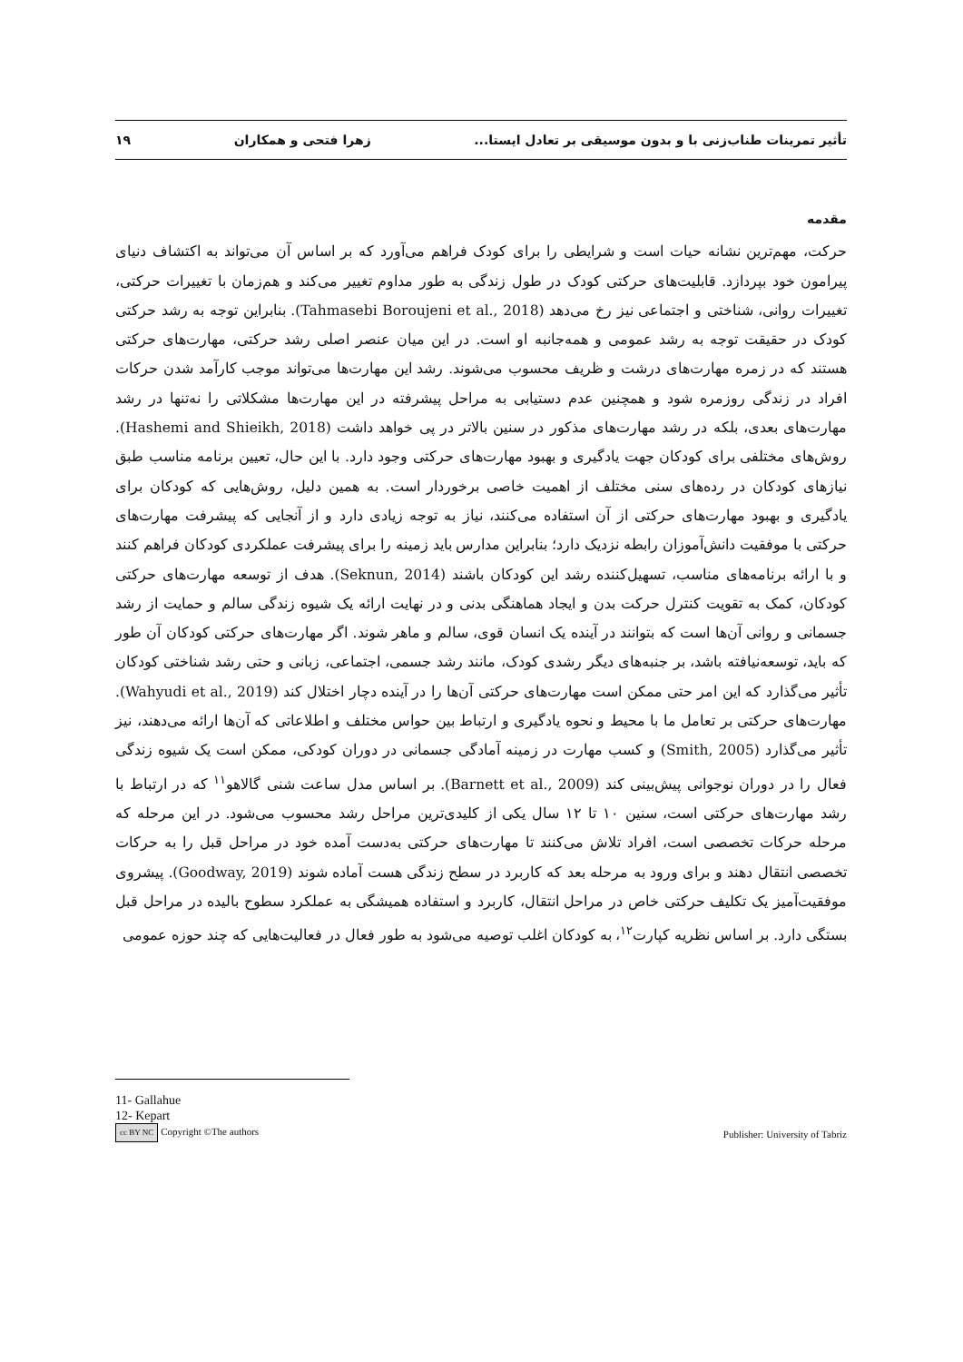تأثیر تمرینات طناب‌زنی با و بدون موسیقی بر تعادل ایستا... زهرا فتحی و همکاران ۱۹
مقدمه
حرکت، مهم‌ترین نشانه حیات است و شرایطی را برای کودک فراهم می‌آورد که بر اساس آن می‌تواند به اکتشاف دنیای پیرامون خود بپردازد. قابلیت‌های حرکتی کودک در طول زندگی به طور مداوم تغییر می‌کند و هم‌زمان با تغییرات حرکتی، تغییرات روانی، شناختی و اجتماعی نیز رخ می‌دهد (Tahmasebi Boroujeni et al., 2018). بنابراین توجه به رشد حرکتی کودک در حقیقت توجه به رشد عمومی و همه‌جانبه او است. در این میان عنصر اصلی رشد حرکتی، مهارت‌های حرکتی هستند که در زمره مهارت‌های درشت و ظریف محسوب می‌شوند. رشد این مهارت‌ها می‌تواند موجب کارآمد شدن حرکات افراد در زندگی روزمره شود و همچنین عدم دستیابی به مراحل پیشرفته در این مهارت‌ها مشکلاتی را نه‌تنها در رشد مهارت‌های بعدی، بلکه در رشد مهارت‌های مذکور در سنین بالاتر در پی خواهد داشت (Hashemi and Shieikh, 2018). روش‌های مختلفی برای کودکان جهت یادگیری و بهبود مهارت‌های حرکتی وجود دارد. با این حال، تعیین برنامه مناسب طبق نیازهای کودکان در رده‌های سنی مختلف از اهمیت خاصی برخوردار است. به همین دلیل، روش‌هایی که کودکان برای یادگیری و بهبود مهارت‌های حرکتی از آن استفاده می‌کنند، نیاز به توجه زیادی دارد و از آنجایی که پیشرفت مهارت‌های حرکتی با موفقیت دانش‌آموزان رابطه نزدیک دارد؛ بنابراین مدارس باید زمینه را برای پیشرفت عملکردی کودکان فراهم کنند و با ارائه برنامه‌های مناسب، تسهیل‌کننده رشد این کودکان باشند (Seknun, 2014). هدف از توسعه مهارت‌های حرکتی کودکان، کمک به تقویت کنترل حرکت بدن و ایجاد هماهنگی بدنی و در نهایت ارائه یک شیوه زندگی سالم و حمایت از رشد جسمانی و روانی آن‌ها است که بتوانند در آینده یک انسان قوی، سالم و ماهر شوند. اگر مهارت‌های حرکتی کودکان آن طور که باید، توسعه‌نیافته باشد، بر جنبه‌های دیگر رشدی کودک، مانند رشد جسمی، اجتماعی، زبانی و حتی رشد شناختی کودکان تأثیر می‌گذارد که این امر حتی ممکن است مهارت‌های حرکتی آن‌ها را در آینده دچار اختلال کند (Wahyudi et al., 2019). مهارت‌های حرکتی بر تعامل ما با محیط و نحوه یادگیری و ارتباط بین حواس مختلف و اطلاعاتی که آن‌ها ارائه می‌دهند، نیز تأثیر می‌گذارد (Smith, 2005) و کسب مهارت در زمینه آمادگی جسمانی در دوران کودکی، ممکن است یک شیوه زندگی فعال را در دوران نوجوانی پیش‌بینی کند (Barnett et al., 2009). بر اساس مدل ساعت شنی گالاهو<sup>۱۱</sup> که در ارتباط با رشد مهارت‌های حرکتی است، سنین ۱۰ تا ۱۲ سال یکی از کلیدی‌ترین مراحل رشد محسوب می‌شود. در این مرحله که مرحله حرکات تخصصی است، افراد تلاش می‌کنند تا مهارت‌های حرکتی به‌دست آمده خود در مراحل قبل را به حرکات تخصصی انتقال دهند و برای ورود به مرحله بعد که کاربرد در سطح زندگی هست آماده شوند (Goodway, 2019). پیشروی موفقیت‌آمیز یک تکلیف حرکتی خاص در مراحل انتقال، کاربرد و استفاده همیشگی به عملکرد سطوح بالیده در مراحل قبل بستگی دارد. بر اساس نظریه کپارت<sup>۱۲</sup>، به کودکان اغلب توصیه می‌شود به طور فعال در فعالیت‌هایی که چند حوزه عمومی
11- Gallahue
12- Kepart
cc BY NC Copyright ©The authors Publisher: University of Tabriz